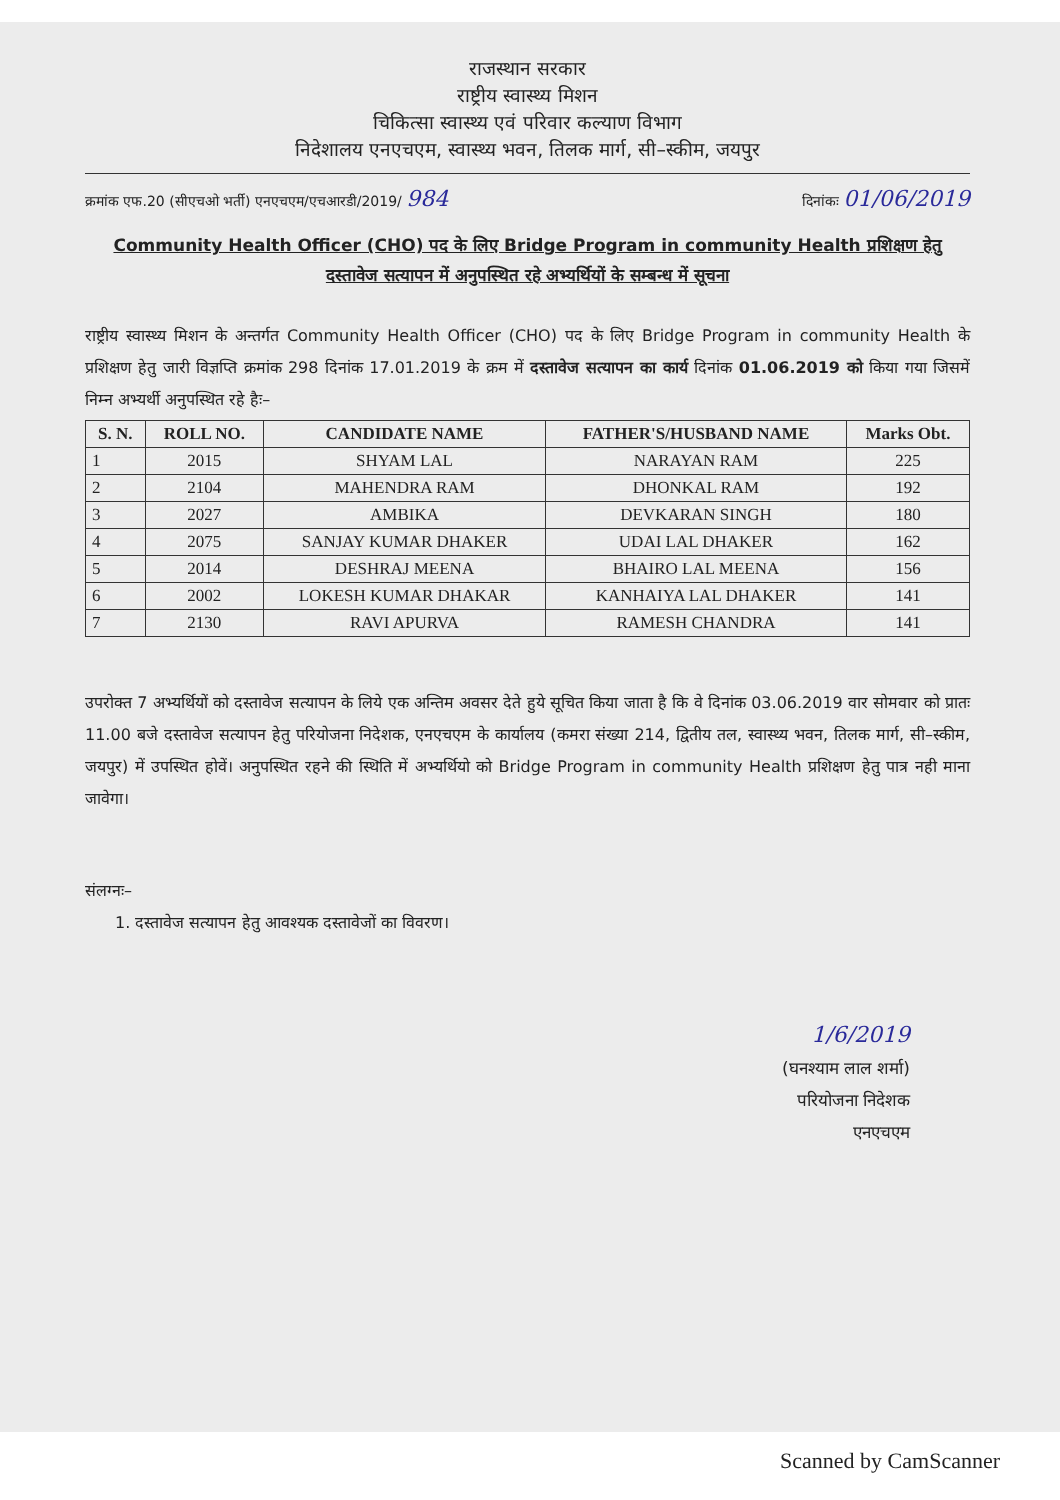राजस्थान सरकार
राष्ट्रीय स्वास्थ्य मिशन
चिकित्सा स्वास्थ्य एवं परिवार कल्याण विभाग
निदेशालय एनएचएम, स्वास्थ्य भवन, तिलक मार्ग, सी–स्कीम, जयपुर
क्रमांक एफ.20 (सीएचओ भर्ती) एनएचएम/एचआरडी/2019/ 984 दिनांकः 01/06/2019
Community Health Officer (CHO) पद के लिए Bridge Program in community Health प्रशिक्षण हेतु दस्तावेज सत्यापन में अनुपस्थित रहे अभ्यर्थियों के सम्बन्ध में सूचना
राष्ट्रीय स्वास्थ्य मिशन के अन्तर्गत Community Health Officer (CHO) पद के लिए Bridge Program in community Health के प्रशिक्षण हेतु जारी विज्ञप्ति क्रमांक 298 दिनांक 17.01.2019 के क्रम में दस्तावेज सत्यापन का कार्य दिनांक 01.06.2019 को किया गया जिसमें निम्न अभ्यर्थी अनुपस्थित रहे हैः–
| S. N. | ROLL NO. | CANDIDATE NAME | FATHER'S/HUSBAND NAME | Marks Obt. |
| --- | --- | --- | --- | --- |
| 1 | 2015 | SHYAM LAL | NARAYAN RAM | 225 |
| 2 | 2104 | MAHENDRA RAM | DHONKAL RAM | 192 |
| 3 | 2027 | AMBIKA | DEVKARAN SINGH | 180 |
| 4 | 2075 | SANJAY KUMAR DHAKER | UDAI LAL DHAKER | 162 |
| 5 | 2014 | DESHRAJ MEENA | BHAIRO LAL MEENA | 156 |
| 6 | 2002 | LOKESH KUMAR DHAKAR | KANHAIYA LAL DHAKER | 141 |
| 7 | 2130 | RAVI APURVA | RAMESH CHANDRA | 141 |
उपरोक्त 7 अभ्यर्थियों को दस्तावेज सत्यापन के लिये एक अन्तिम अवसर देते हुये सूचित किया जाता है कि वे दिनांक 03.06.2019 वार सोमवार को प्रातः 11.00 बजे दस्तावेज सत्यापन हेतु परियोजना निदेशक, एनएचएम के कार्यालय (कमरा संख्या 214, द्वितीय तल, स्वास्थ्य भवन, तिलक मार्ग, सी–स्कीम, जयपुर) में उपस्थित होवें। अनुपस्थित रहने की स्थिति में अभ्यर्थियो को Bridge Program in community Health प्रशिक्षण हेतु पात्र नही माना जावेगा।
संलग्नः–
1. दस्तावेज सत्यापन हेतु आवश्यक दस्तावेजों का विवरण।
1/6/2019
(घनश्याम लाल शर्मा)
परियोजना निदेशक
एनएचएम
Scanned by CamScanner